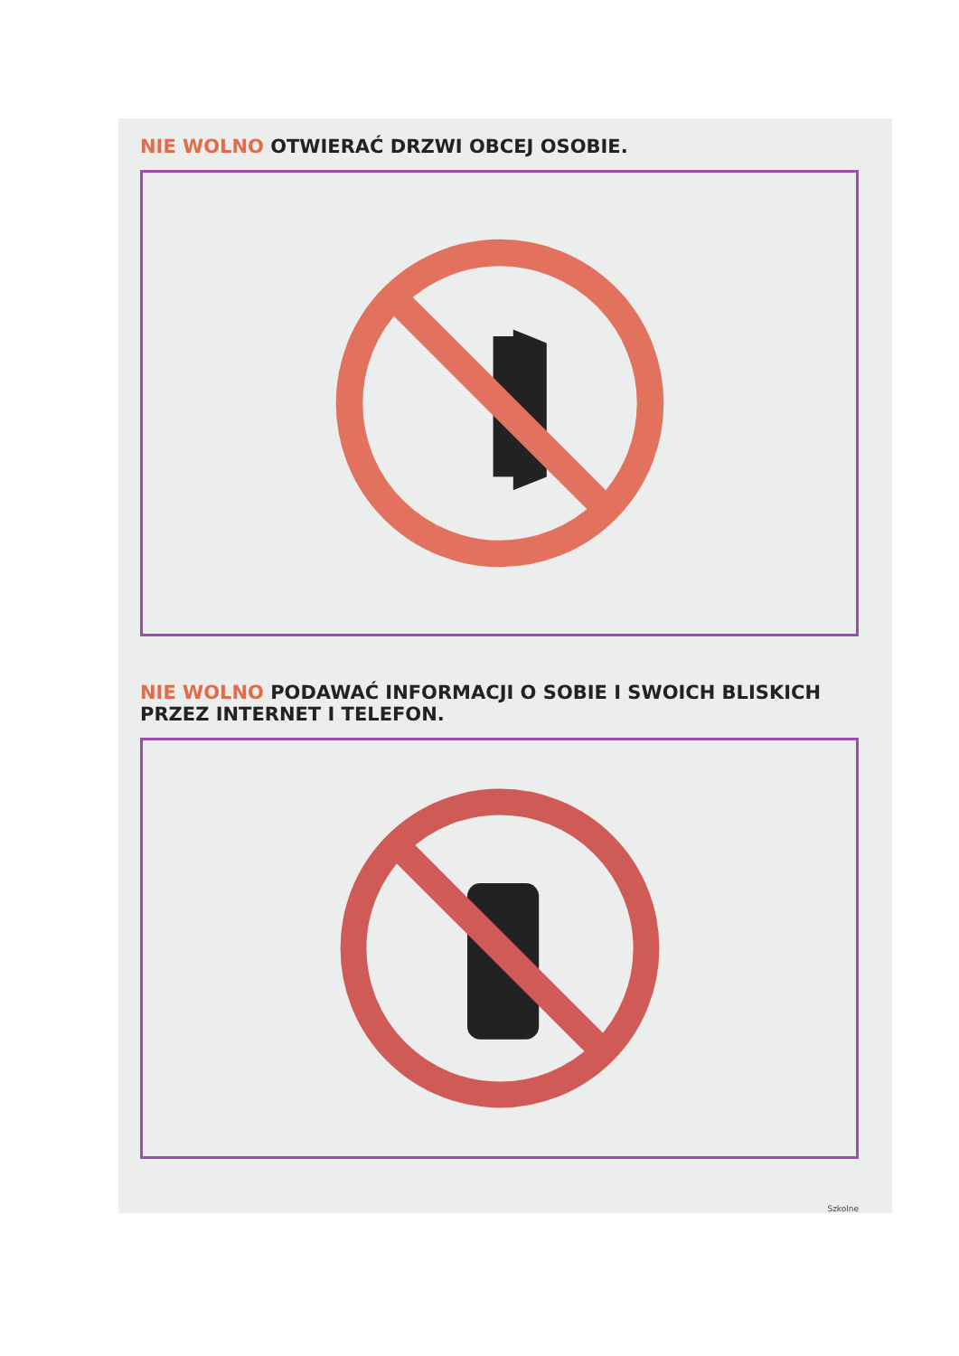NIE WOLNO OTWIERAĆ DRZWI OBCEJ OSOBIE.
NIE WOLNO PODAWAĆ INFORMACJI O SOBIE I SWOICH BLISKICH
PRZEZ INTERNET I TELEFON.
Szkolne